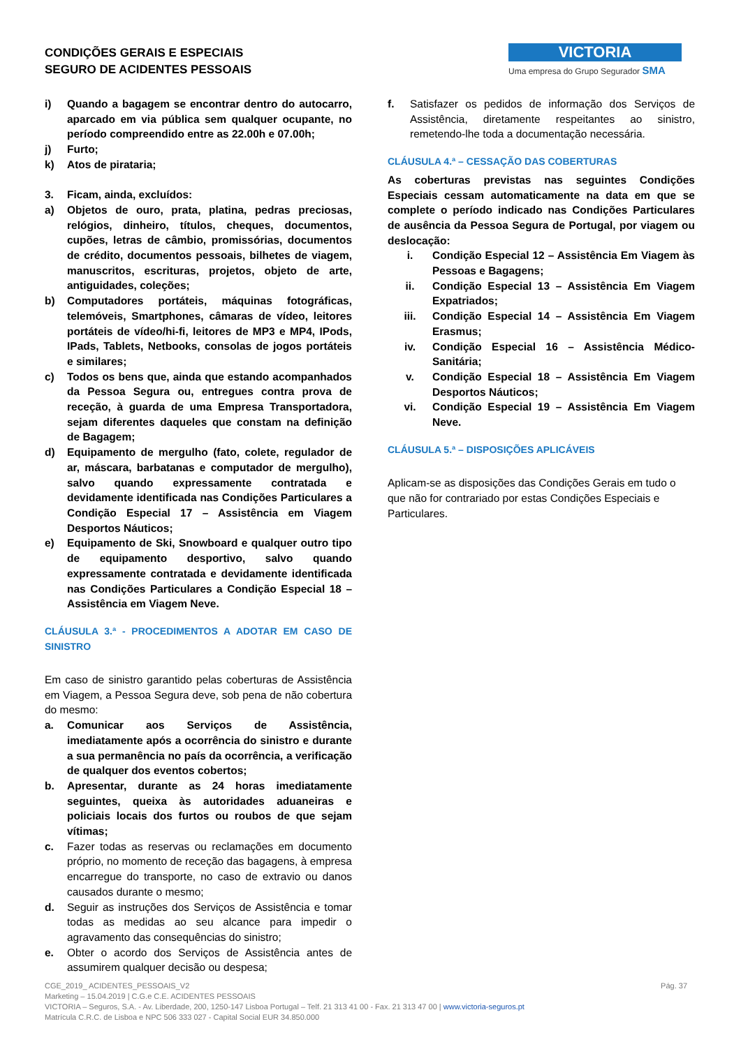CONDIÇÕES GERAIS E ESPECIAIS
SEGURO DE ACIDENTES PESSOAIS
VICTORIA
Uma empresa do Grupo Segurador SMA
i) Quando a bagagem se encontrar dentro do autocarro, aparcado em via pública sem qualquer ocupante, no período compreendido entre as 22.00h e 07.00h;
j) Furto;
k) Atos de pirataria;
3. Ficam, ainda, excluídos:
a) Objetos de ouro, prata, platina, pedras preciosas, relógios, dinheiro, títulos, cheques, documentos, cupões, letras de câmbio, promissórias, documentos de crédito, documentos pessoais, bilhetes de viagem, manuscritos, escrituras, projetos, objeto de arte, antiguidades, coleções;
b) Computadores portáteis, máquinas fotográficas, telemóveis, Smartphones, câmaras de vídeo, leitores portáteis de vídeo/hi-fi, leitores de MP3 e MP4, IPods, IPads, Tablets, Netbooks, consolas de jogos portáteis e similares;
c) Todos os bens que, ainda que estando acompanhados da Pessoa Segura ou, entregues contra prova de receção, à guarda de uma Empresa Transportadora, sejam diferentes daqueles que constam na definição de Bagagem;
d) Equipamento de mergulho (fato, colete, regulador de ar, máscara, barbatanas e computador de mergulho), salvo quando expressamente contratada e devidamente identificada nas Condições Particulares a Condição Especial 17 – Assistência em Viagem Desportos Náuticos;
e) Equipamento de Ski, Snowboard e qualquer outro tipo de equipamento desportivo, salvo quando expressamente contratada e devidamente identificada nas Condições Particulares a Condição Especial 18 – Assistência em Viagem Neve.
CLÁUSULA 3.ª - PROCEDIMENTOS A ADOTAR EM CASO DE SINISTRO
Em caso de sinistro garantido pelas coberturas de Assistência em Viagem, a Pessoa Segura deve, sob pena de não cobertura do mesmo:
a. Comunicar aos Serviços de Assistência, imediatamente após a ocorrência do sinistro e durante a sua permanência no país da ocorrência, a verificação de qualquer dos eventos cobertos;
b. Apresentar, durante as 24 horas imediatamente seguintes, queixa às autoridades aduaneiras e policiais locais dos furtos ou roubos de que sejam vítimas;
c. Fazer todas as reservas ou reclamações em documento próprio, no momento de receção das bagagens, à empresa encarregue do transporte, no caso de extravio ou danos causados durante o mesmo;
d. Seguir as instruções dos Serviços de Assistência e tomar todas as medidas ao seu alcance para impedir o agravamento das consequências do sinistro;
e. Obter o acordo dos Serviços de Assistência antes de assumirem qualquer decisão ou despesa;
f. Satisfazer os pedidos de informação dos Serviços de Assistência, diretamente respeitantes ao sinistro, remetendo-lhe toda a documentação necessária.
CLÁUSULA 4.ª – CESSAÇÃO DAS COBERTURAS
As coberturas previstas nas seguintes Condições Especiais cessam automaticamente na data em que se complete o período indicado nas Condições Particulares de ausência da Pessoa Segura de Portugal, por viagem ou deslocação:
i. Condição Especial 12 – Assistência Em Viagem às Pessoas e Bagagens;
ii. Condição Especial 13 – Assistência Em Viagem Expatriados;
iii. Condição Especial 14 – Assistência Em Viagem Erasmus;
iv. Condição Especial 16 – Assistência Médico-Sanitária;
v. Condição Especial 18 – Assistência Em Viagem Desportos Náuticos;
vi. Condição Especial 19 – Assistência Em Viagem Neve.
CLÁUSULA 5.ª – DISPOSIÇÕES APLICÁVEIS
Aplicam-se as disposições das Condições Gerais em tudo o que não for contrariado por estas Condições Especiais e Particulares.
Pág. 37 CGE_2019_ ACIDENTES_PESSOAIS_V2
Marketing – 15.04.2019 | C.G.e C.E. ACIDENTES PESSOAIS
VICTORIA – Seguros, S.A. - Av. Liberdade, 200, 1250-147 Lisboa Portugal – Telf. 21 313 41 00 - Fax. 21 313 47 00 | www.victoria-seguros.pt
Matrícula C.R.C. de Lisboa e NPC 506 333 027 - Capital Social EUR 34.850.000